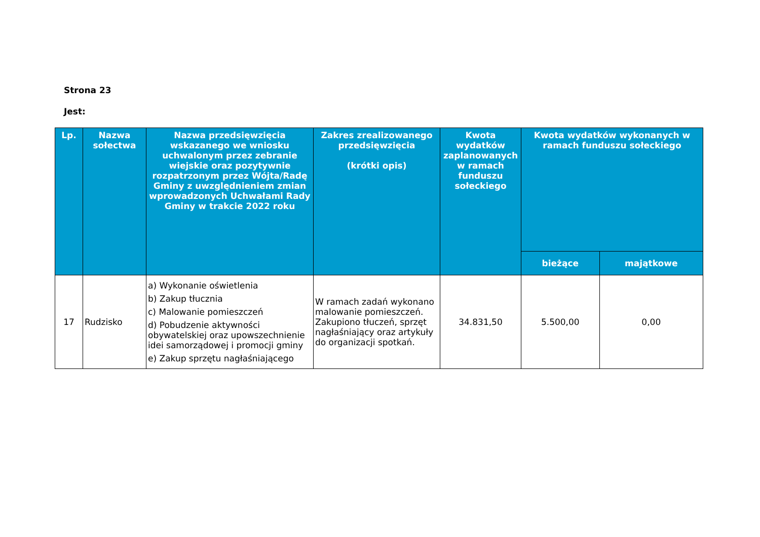Strona 23
Jest:
| Lp. | Nazwa sołectwa | Nazwa przedsięwzięcia wskazanego we wniosku uchwalonym przez zebranie wiejskie oraz pozytywnie rozpatrzonym przez Wójta/Radę Gminy z uwzględnieniem zmian wprowadzonych Uchwałami Rady Gminy w trakcie 2022 roku | Zakres zrealizowanego przedsięwzięcia (krótki opis) | Kwota wydatków zaplanowanych w ramach funduszu sołeckiego | Kwota wydatków wykonanych w ramach funduszu sołeckiego | |
| --- | --- | --- | --- | --- | --- | --- |
| | | | | | bieżące | majątkowe |
| 17 | Rudzisko | a) Wykonanie oświetlenia b) Zakup tłucznia c) Malowanie pomieszczeń d) Pobudzenie aktywności obywatelskiej oraz upowszechnienie idei samorządowej i promocji gminy e) Zakup sprzętu nagłaśniającego | W ramach zadań wykonano malowanie pomieszczeń. Zakupiono tłuczeń, sprzęt nagłaśniający oraz artykuły do organizacji spotkań. | 34.831,50 | 5.500,00 | 0,00 |